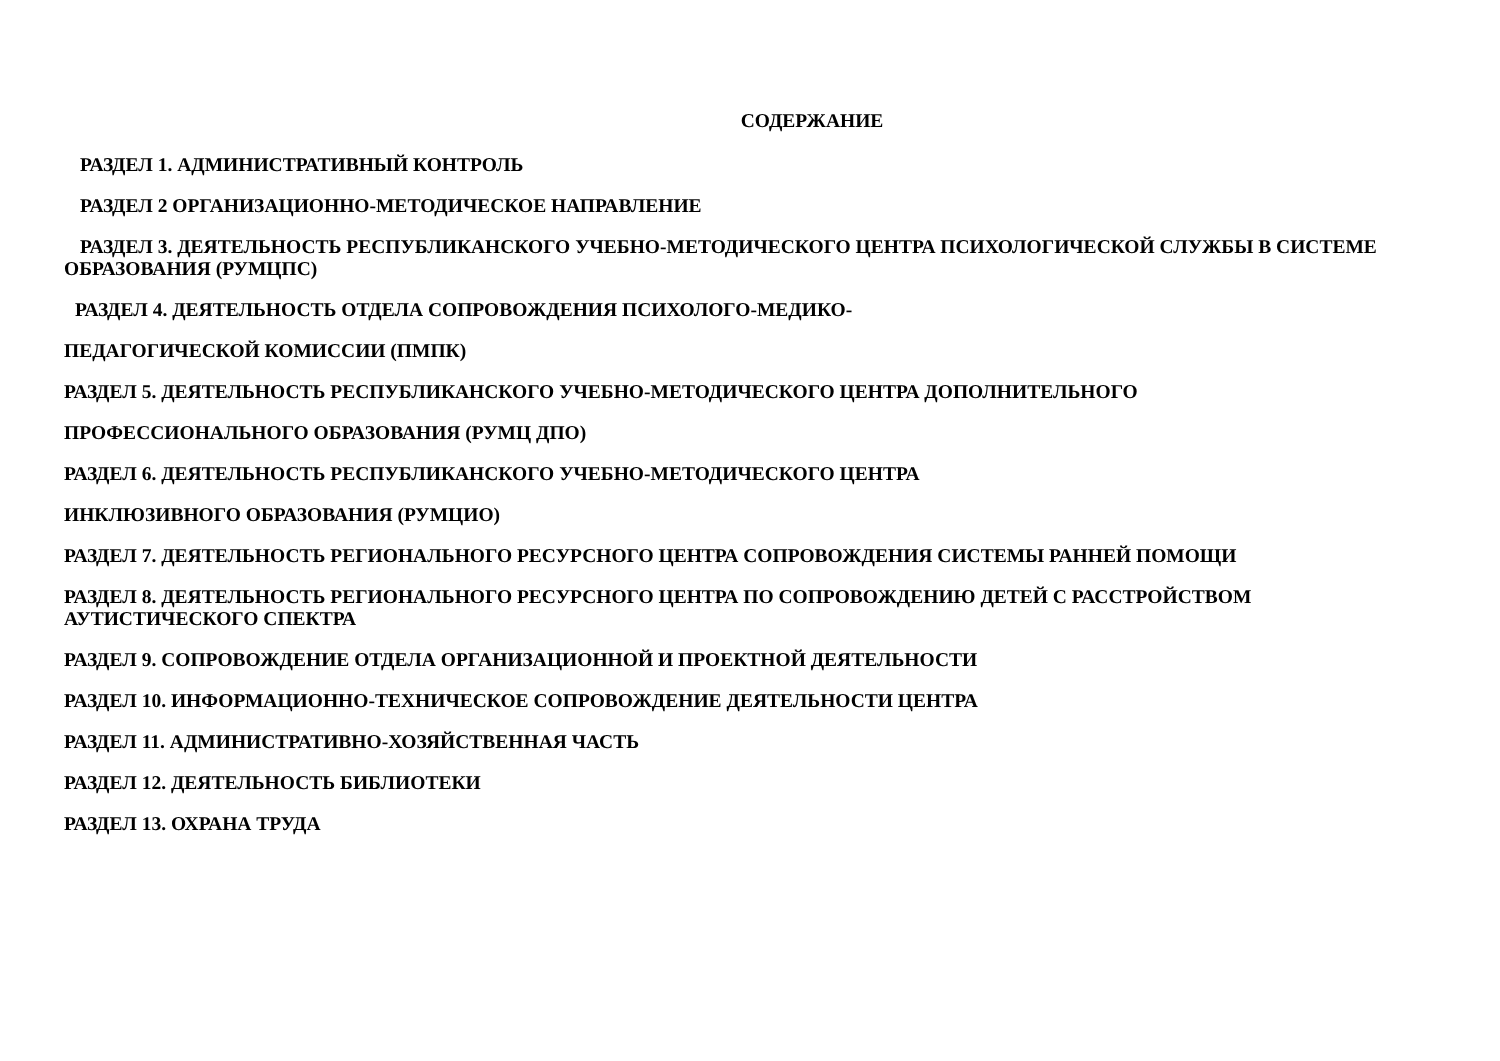СОДЕРЖАНИЕ
РАЗДЕЛ 1. АДМИНИСТРАТИВНЫЙ КОНТРОЛЬ
РАЗДЕЛ 2 ОРГАНИЗАЦИОННО-МЕТОДИЧЕСКОЕ НАПРАВЛЕНИЕ
РАЗДЕЛ 3. ДЕЯТЕЛЬНОСТЬ РЕСПУБЛИКАНСКОГО УЧЕБНО-МЕТОДИЧЕСКОГО ЦЕНТРА ПСИХОЛОГИЧЕСКОЙ СЛУЖБЫ В СИСТЕМЕ ОБРАЗОВАНИЯ (РУМЦПС)
РАЗДЕЛ 4. ДЕЯТЕЛЬНОСТЬ ОТДЕЛА СОПРОВОЖДЕНИЯ ПСИХОЛОГО-МЕДИКО-
ПЕДАГОГИЧЕСКОЙ КОМИССИИ (ПМПК)
РАЗДЕЛ 5. ДЕЯТЕЛЬНОСТЬ РЕСПУБЛИКАНСКОГО УЧЕБНО-МЕТОДИЧЕСКОГО ЦЕНТРА ДОПОЛНИТЕЛЬНОГО
ПРОФЕССИОНАЛЬНОГО ОБРАЗОВАНИЯ (РУМЦ ДПО)
РАЗДЕЛ 6. ДЕЯТЕЛЬНОСТЬ РЕСПУБЛИКАНСКОГО УЧЕБНО-МЕТОДИЧЕСКОГО ЦЕНТРА
ИНКЛЮЗИВНОГО ОБРАЗОВАНИЯ (РУМЦИО)
РАЗДЕЛ 7. ДЕЯТЕЛЬНОСТЬ РЕГИОНАЛЬНОГО РЕСУРСНОГО ЦЕНТРА СОПРОВОЖДЕНИЯ СИСТЕМЫ РАННЕЙ ПОМОЩИ
РАЗДЕЛ 8. ДЕЯТЕЛЬНОСТЬ РЕГИОНАЛЬНОГО РЕСУРСНОГО ЦЕНТРА ПО СОПРОВОЖДЕНИЮ ДЕТЕЙ С РАССТРОЙСТВОМ АУТИСТИЧЕСКОГО СПЕКТРА
РАЗДЕЛ 9. СОПРОВОЖДЕНИЕ ОТДЕЛА ОРГАНИЗАЦИОННОЙ И ПРОЕКТНОЙ ДЕЯТЕЛЬНОСТИ
РАЗДЕЛ 10. ИНФОРМАЦИОННО-ТЕХНИЧЕСКОЕ СОПРОВОЖДЕНИЕ ДЕЯТЕЛЬНОСТИ ЦЕНТРА
РАЗДЕЛ 11. АДМИНИСТРАТИВНО-ХОЗЯЙСТВЕННАЯ ЧАСТЬ
РАЗДЕЛ 12. ДЕЯТЕЛЬНОСТЬ БИБЛИОТЕКИ
РАЗДЕЛ 13. ОХРАНА ТРУДА